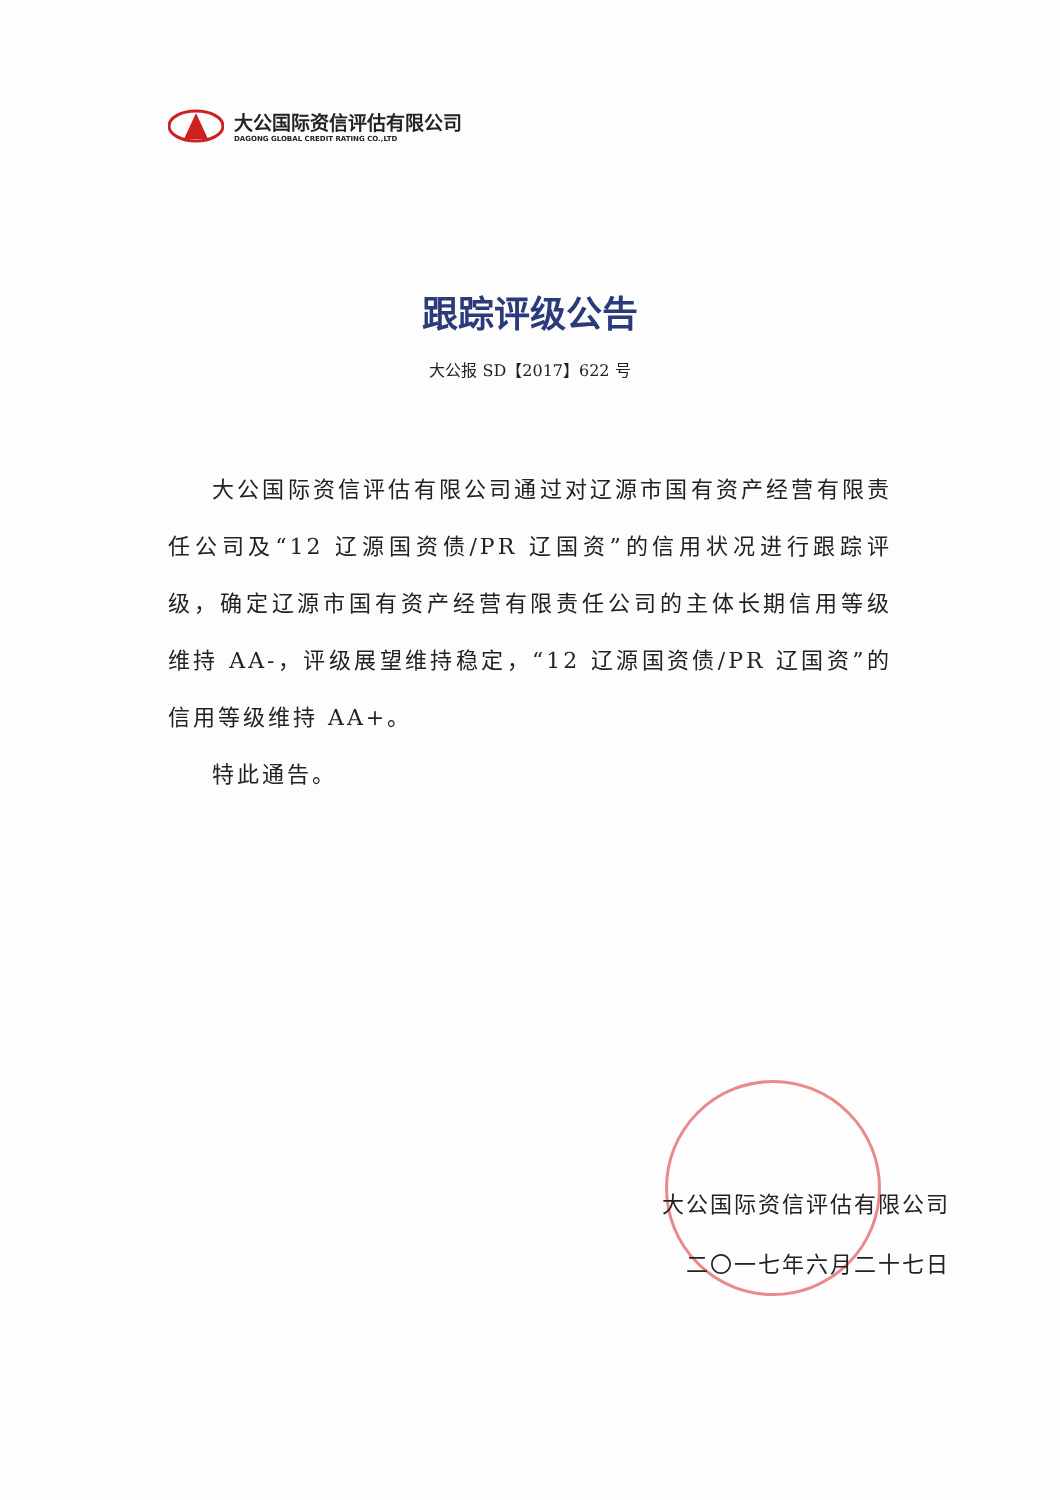大公国际资信评估有限公司
DAGONG GLOBAL CREDIT RATING CO.,LTD
跟踪评级公告
大公报 SD【2017】622 号
大公国际资信评估有限公司通过对辽源市国有资产经营有限责任公司及“12 辽源国资债/PR 辽国资”的信用状况进行跟踪评级，确定辽源市国有资产经营有限责任公司的主体长期信用等级维持 AA-，评级展望维持稳定，“12 辽源国资债/PR 辽国资”的信用等级维持 AA+。
特此通告。
大公国际资信评估有限公司
二〇一七年六月二十七日